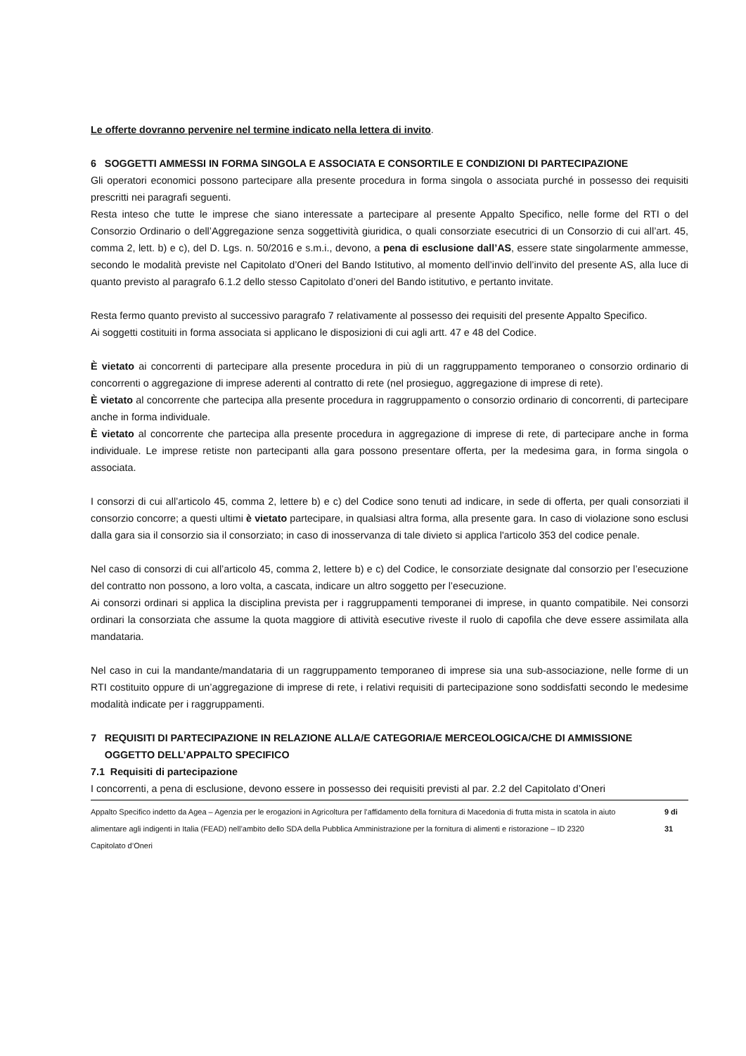Le offerte dovranno pervenire nel termine indicato nella lettera di invito.
6 SOGGETTI AMMESSI IN FORMA SINGOLA E ASSOCIATA E CONSORTILE E CONDIZIONI DI PARTECIPAZIONE
Gli operatori economici possono partecipare alla presente procedura in forma singola o associata purché in possesso dei requisiti prescritti nei paragrafi seguenti.
Resta inteso che tutte le imprese che siano interessate a partecipare al presente Appalto Specifico, nelle forme del RTI o del Consorzio Ordinario o dell’Aggregazione senza soggettività giuridica, o quali consorziate esecutrici di un Consorzio di cui all’art. 45, comma 2, lett. b) e c), del D. Lgs. n. 50/2016 e s.m.i., devono, a pena di esclusione dall’AS, essere state singolarmente ammesse, secondo le modalità previste nel Capitolato d’Oneri del Bando Istitutivo, al momento dell’invio dell’invito del presente AS, alla luce di quanto previsto al paragrafo 6.1.2 dello stesso Capitolato d’oneri del Bando istitutivo, e pertanto invitate.
Resta fermo quanto previsto al successivo paragrafo 7 relativamente al possesso dei requisiti del presente Appalto Specifico.
Ai soggetti costituiti in forma associata si applicano le disposizioni di cui agli artt. 47 e 48 del Codice.
È vietato ai concorrenti di partecipare alla presente procedura in più di un raggruppamento temporaneo o consorzio ordinario di concorrenti o aggregazione di imprese aderenti al contratto di rete (nel prosieguo, aggregazione di imprese di rete).
È vietato al concorrente che partecipa alla presente procedura in raggruppamento o consorzio ordinario di concorrenti, di partecipare anche in forma individuale.
È vietato al concorrente che partecipa alla presente procedura in aggregazione di imprese di rete, di partecipare anche in forma individuale. Le imprese retiste non partecipanti alla gara possono presentare offerta, per la medesima gara, in forma singola o associata.
I consorzi di cui all’articolo 45, comma 2, lettere b) e c) del Codice sono tenuti ad indicare, in sede di offerta, per quali consorziati il consorzio concorre; a questi ultimi è vietato partecipare, in qualsiasi altra forma, alla presente gara. In caso di violazione sono esclusi dalla gara sia il consorzio sia il consorziato; in caso di inosservanza di tale divieto si applica l'articolo 353 del codice penale.
Nel caso di consorzi di cui all’articolo 45, comma 2, lettere b) e c) del Codice, le consorziate designate dal consorzio per l’esecuzione del contratto non possono, a loro volta, a cascata, indicare un altro soggetto per l’esecuzione.
Ai consorzi ordinari si applica la disciplina prevista per i raggruppamenti temporanei di imprese, in quanto compatibile. Nei consorzi ordinari la consorziata che assume la quota maggiore di attività esecutive riveste il ruolo di capofila che deve essere assimilata alla mandataria.
Nel caso in cui la mandante/mandataria di un raggruppamento temporaneo di imprese sia una sub-associazione, nelle forme di un RTI costituito oppure di un’aggregazione di imprese di rete, i relativi requisiti di partecipazione sono soddisfatti secondo le medesime modalità indicate per i raggruppamenti.
7 REQUISITI DI PARTECIPAZIONE IN RELAZIONE ALLA/E CATEGORIA/E MERCEOLOGICA/CHE DI AMMISSIONE
OGGETTO DELL’APPALTO SPECIFICO
7.1 Requisiti di partecipazione
I concorrenti, a pena di esclusione, devono essere in possesso dei requisiti previsti al par. 2.2 del Capitolato d’Oneri
Appalto Specifico indetto da Agea – Agenzia per le erogazioni in Agricoltura per l’affidamento della fornitura di Macedonia di frutta mista in scatola in aiuto alimentare agli indigenti in Italia (FEAD) nell’ambito dello SDA della Pubblica Amministrazione per la fornitura di alimenti e ristorazione – ID 2320
Capitolato d’Oneri
9 di 31